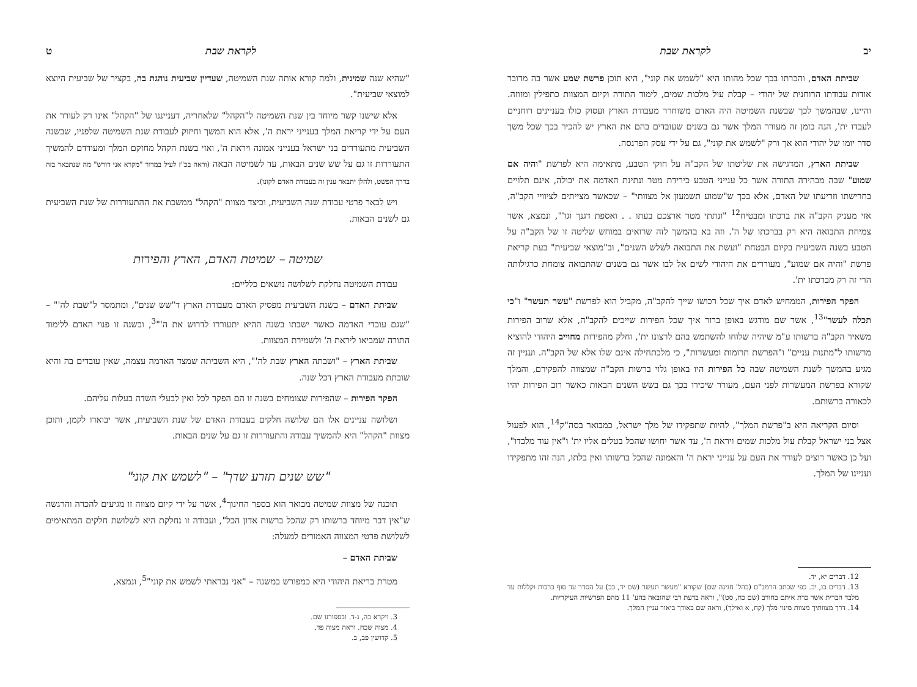יב לקראת שבת
שביתת האדם, והכרתו בכך שכל מהותו היא "לשמש את קוני", היא תוכן פרשת שמע אשר בה מדובר אודות עבודתו הרוחנית של יהודי – קבלת עול מלכות שמים, לימוד התורה וקיום המצוות כתפילין ומזוזה. והיינו, שבהמשך לכך שבשנת השמיטה היה האדם משוחרר מעבודת הארץ ועסוק כולו בעניינים רוחניים לעבדו ית', הנה בזמן זה מעורר המלך אשר גם בשנים שעובדים בהם את הארץ יש להכיר בכך שכל משך סדר יומו של יהודי הוא אך ורק "לשמש את קוני", גם על ידי עסק הפרנסה.
שביתת הארץ, המדגישה את שליטתו של הקב"ה על חוקי הטבע, מתאימה היא לפרשת "והיה אם שמוע" שבה מבהירה התורה אשר כל ענייני הטבע כירידת מטר ונתינת האדמה את יבולה, אינם תלויים בחרישתו וזריעתו של האדם, אלא בכך ש"שמוע תשמעון אל מצוותי" – שכאשר מצייתים לציוויי הקב"ה, אזי מעניק הקב"ה את ברכתו ומבטיח<sup>12</sup> "ונתתי מטר ארצכם בעתו . . ואספת דגנך וגו'", ונמצא, אשר צמיחת התבואה היא רק בברכתו של ה'. וזה בא בהמשך לזה שרואים במוחש שליטה זו של הקב"ה על הטבע בשנה השביעית בקיום הבטחת "ועשת את התבואה לשלש השנים", וב"מוצאי שביעית" בעת קריאת פרשת "והיה אם שמוע", מעוררים את היהודי לשים אל לבו אשר גם בשנים שהתבואה צומחת כרגילותה הרי זה רק מברכתו ית'.
הפקר הפירות, הממחיש לאדם איך שכל רכושו שייך להקב"ה, מקביל הוא לפרשת "עשר תעשר" ו"כי תכלה לעשר"<sup>13</sup>, אשר שם מודגש באופן ברור איך שכל הפירות שייכים להקב"ה, אלא שרוב הפירות משאיר הקב"ה ברשותו ע"מ שיהיה שלוחו להשתמש בהם לרצונו ית', וחלק מהפירות מחוייב היהודי להוציא מרשותו ל"מתנות עניים" ו"הפרשת תרומות ומעשרות", כי מלכתחילה אינם שלו אלא של הקב"ה. ועניין זה מגיע בהמשך לשנת השמיטה שבה כל הפירות היו באופן גלוי ברשות הקב"ה שמצווה להפקירם, והמלך שקורא בפרשת המעשרות לפני העם, מעורר שיכירו בכך גם בשש השנים הבאות כאשר רוב הפירות יהיו לכאורה ברשותם.
וסיום הקריאה היא ב"פרשת המלך", להיות שתפקידו של מלך ישראל, כמבואר בסה"ק<sup>14</sup>, הוא לפעול אצל בני ישראל קבלת עול מלכות שמים ויראת ה', עד אשר יחושו שהכל בטלים אליו ית' ו"אין עוד מלבדו", ועל כן כאשר רוצים לעורר את העם על ענייני יראת ה' והאמונה שהכל ברשותו ואין בלתו, הנה זהו מתפקידו ועניינו של המלך.
12. דברים יא, יד.
13. דברים כו, יב. כפי שכתב הרמב"ם (בהל' חגיגה שם) שקורא "מעשר תעשר (שם יד, כב) על הסדר עד סוף ברכות וקללות עד מלבד הברית אשר כרת איתם בחורב (שם כח, סט)", וראה בדעת רבי שהובאה בהע' 11 מהם הפרשיות העיקריות.
14. דרך מצוותיך מצוות מינוי מלך (קח, א ואילך), וראה שם באורך ביאור עניין המלך.
לקראת שבת ט
"שהיא שנה שמינית, ולמה קורא אותה שנת השמיטה, שעדיין שביעית נוהגת בה, בקציר של שביעית היוצא למוצאי שביעית".
אלא שישנו קשר מיוחד בין שנת השמיטה ל"הקהל" שלאחריה, דענייננו של "הקהל" אינו רק לעורר את העם על ידי קריאת המלך בענייני יראת ה', אלא הוא המשך וחיזוק לעבודת שנת השמיטה שלפניו, שבשנה השביעית מתעוררים בני ישראל בענייני אמונה ויראת ה', ואזי בשנת הקהל מחזקם המלך ומעודדם להמשיך התעוררות זו גם על שש שנים הבאות, עד לשמיטה הבאה (וראה בכ"ז לעיל במדור "מקרא אני דורש" מה שנתבאר בזה בדרך הפשט, ולהלן יתבאר ענין זה בעבודת האדם לקונו).
ויש לבאר פרטי עבודת שנה השביעית, וכיצד מצוות "הקהל" ממשכת את ההתעוררות של שנת השביעית גם לשנים הבאות.
שמיטה – שמיטת האדם, הארץ והפירות
עבודת השמיטה נחלקת לשלושה נושאים כלליים:
שביתת האדם – בשנת השביעית מפסיק האדם מעבודת הארץ ד"שש שנים", ומתמסר ל"שבת לה'" – "שגם עובדי האדמה כאשר ישבתו בשנה ההיא יתעוררו לדרוש את ה'"<sup>3</sup>, ובשנה זו פנוי האדם ללימוד התורה שמביאו ליראת ה' ולשמירת המצוות.
שביתת הארץ – "ושבתה הארץ שבת לה'", היא השביתה שמצד האדמה עצמה, שאין עובדים בה והיא שובתת מעבודת הארץ דכל שנה.
הפקר הפירות – שהפירות שצומחים בשנה זו הם הפקר לכל ואין לבעלי השדה בעלות עליהם.
ושלושה עניינים אלו הם שלושה חלקים בעבודת האדם של שנת השביעית, אשר יבוארו לקמן, ותוכן מצוות "הקהל" היא להמשיך עבודה והתעוררות זו גם על שנים הבאות.
"שש שנים תזרע שדך" – "לשמש את קוני"
תוכנה של מצוות שמיטה מבואר הוא בספר החינוך<sup>4</sup>, אשר על ידי קיום מצווה זו מגיעים להכרה והרגשה ש"אין דבר מיוחד ברשותו רק שהכל ברשות אדון הכל", ועבודה זו נחלקת היא לשלושת חלקים המתאימים לשלושת פרטי המצווה האמורים למעלה:
שביתת האדם –
מטרת בריאת היהודי היא כמפורש במשנה – "אני נבראתי לשמש את קוני"<sup>5</sup>, ונמצא,
3. ויקרא כה, ג-ד. ובספורנו שם.
4. מצוה שכח. וראה מצוה פד.
5. קדושין פב, ב.